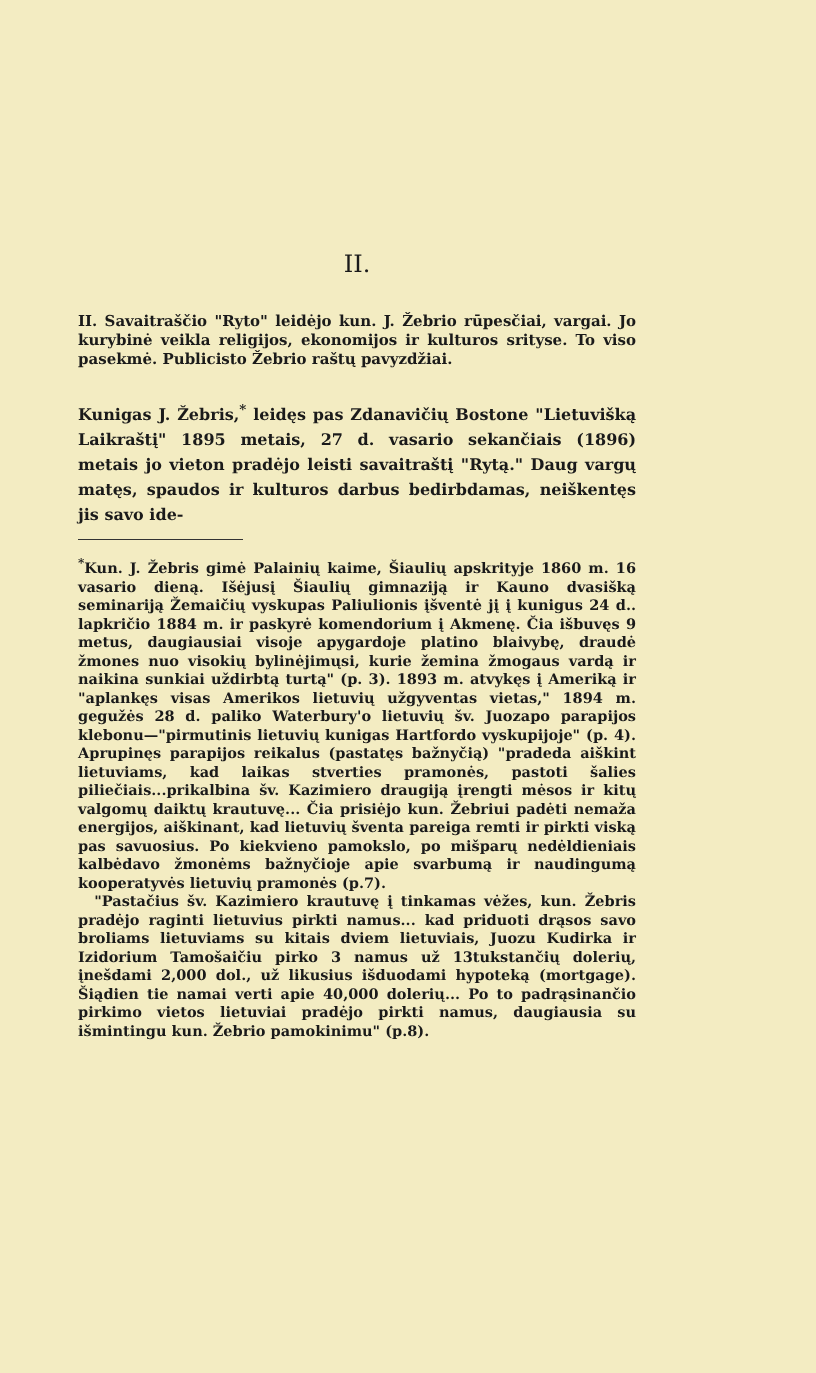II.
II. Savaitraščio "Ryto" leidėjo kun. J. Žebrio rūpesčiai, vargai. Jo kurybinė veikla religijos, ekonomijos ir kulturos srityse. To viso pasekmė. Publicisto Žebrio raštų pavyzdžiai.
Kunigas J. Žebris,<sup>*</sup> leidęs pas Zdanavičių Bostone "Lietuvišką Laikraštį" 1895 metais, 27 d. vasario sekančiais (1896) metais jo vieton pradėjo leisti savaitraštį "Rytą." Daug vargų matęs, spaudos ir kulturos darbus bedirbdamas, neiškentęs jis savo ide-
<sup>*</sup> Kun. J. Žebris gimė Palainių kaime, Šiaulių apskrityje 1860 m. 16 vasario dieną. Išėjusį Šiaulių gimnaziją ir Kauno dvasišką seminariją Žemaičių vyskupas Paliulionis įšventė jį į kunigus 24 d.. lapkričio 1884 m. ir paskyrė komendorium į Akmenę. Čia išbuvęs 9 metus, daugiausiai visoje apygardoje platino blaivybę, draudė žmones nuo visokių bylinėjimųsi, kurie žemina žmogaus vardą ir naikina sunkiai uždirbtą turtą" (p. 3). 1893 m. atvykęs į Ameriką ir "aplankęs visas Amerikos lietuvių užgyventas vietas," 1894 m. gegužės 28 d. paliko Waterbury'o lietuvių šv. Juozapo parapijos klebonu—"pirmutinis lietuvių kunigas Hartfordo vyskupijoje" (p. 4). Aprupinęs parapijos reikalus (pastatęs bažnyčią) "pradeda aiškint lietuviams, kad laikas stverties pramonės, pastoti šalies piliečiais...prikalbina šv. Kazimiero draugiją įrengti mėsos ir kitų valgomų daiktų krautuvę... Čia prisiėjo kun. Žebriui padėti nemaža energijos, aiškinant, kad lietuvių šventa pareiga remti ir pirkti viską pas savuosius. Po kiekvieno pamokslo, po mišparų nedėldieniais kalbėdavo žmonėms bažnyčioje apie svarbumą ir naudingumą kooperatyvės lietuvių pramonės (p.7).
"Pastačius šv. Kazimiero krautuvę į tinkamas vėžes, kun. Žebris pradėjo raginti lietuvius pirkti namus... kad priduoti drąsos savo broliams lietuviams su kitais dviem lietuviais, Juozu Kudirka ir Izidorium Tamošaičiu pirko 3 namus už 13tukstančių dolerių, įnešdami 2,000 dol., už likusius išduodami hypoteką (mortgage). Šiądien tie namai verti apie 40,000 dolerių... Po to padrąsinančio pirkimo vietos lietuviai pradėjo pirkti namus, daugiausia su išmintingu kun. Žebrio pamokinimu" (p.8).